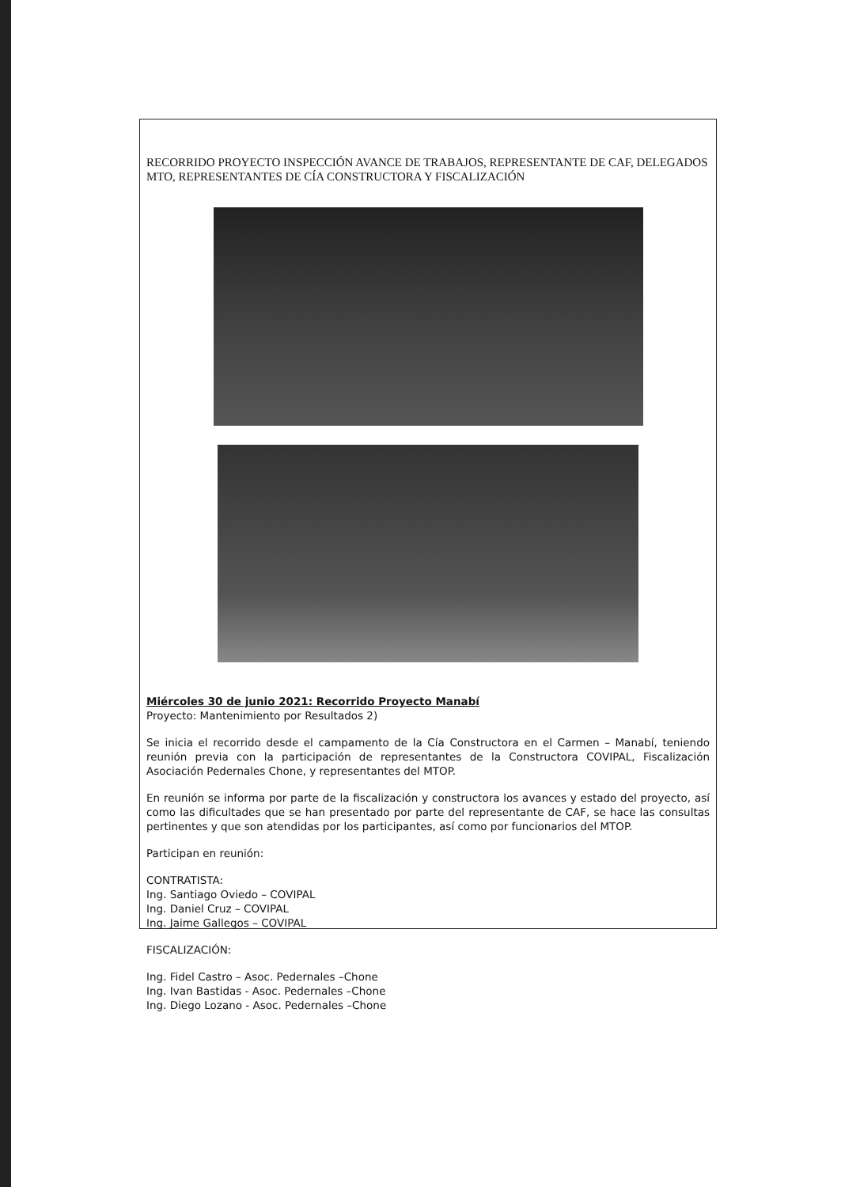RECORRIDO PROYECTO INSPECCIÓN AVANCE DE TRABAJOS, REPRESENTANTE DE CAF, DELEGADOS MTO, REPRESENTANTES DE CÍA CONSTRUCTORA Y FISCALIZACIÓN
Miércoles 30 de junio 2021: Recorrido Proyecto Manabí
Proyecto: Mantenimiento por Resultados 2)
Se inicia el recorrido desde el campamento de la Cía Constructora en el Carmen – Manabí, teniendo reunión previa con la participación de representantes de la Constructora COVIPAL, Fiscalización Asociación Pedernales Chone, y representantes del MTOP.
En reunión se informa por parte de la fiscalización y constructora los avances y estado del proyecto, así como las dificultades que se han presentado por parte del representante de CAF, se hace las consultas pertinentes y que son atendidas por los participantes, así como por funcionarios del MTOP.
Participan en reunión:
CONTRATISTA:
Ing. Santiago Oviedo – COVIPAL
Ing. Daniel Cruz – COVIPAL
Ing. Jaime Gallegos – COVIPAL
FISCALIZACIÓN:
Ing. Fidel Castro – Asoc. Pedernales –Chone
Ing. Ivan Bastidas - Asoc. Pedernales –Chone
Ing. Diego Lozano - Asoc. Pedernales –Chone